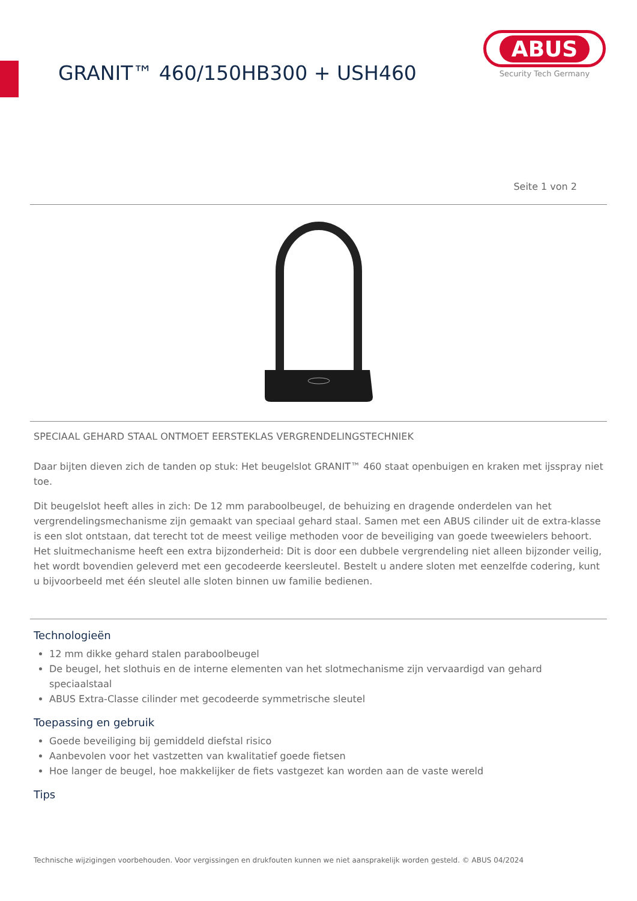GRANIT™ 460/150HB300 + USH460
ABUS
Security Tech Germany
Seite 1 von 2
SPECIAAL GEHARD STAAL ONTMOET EERSTEKLAS VERGRENDELINGSTECHNIEK
Daar bijten dieven zich de tanden op stuk: Het beugelslot GRANIT™ 460 staat openbuigen en kraken met ijsspray niet toe.
Dit beugelslot heeft alles in zich: De 12 mm paraboolbeugel, de behuizing en dragende onderdelen van het vergrendelingsmechanisme zijn gemaakt van speciaal gehard staal. Samen met een ABUS cilinder uit de extra-klasse is een slot ontstaan, dat terecht tot de meest veilige methoden voor de beveiliging van goede tweewielers behoort. Het sluitmechanisme heeft een extra bijzonderheid: Dit is door een dubbele vergrendeling niet alleen bijzonder veilig, het wordt bovendien geleverd met een gecodeerde keersleutel. Bestelt u andere sloten met eenzelfde codering, kunt u bijvoorbeeld met één sleutel alle sloten binnen uw familie bedienen.
Technologieën
12 mm dikke gehard stalen paraboolbeugel
De beugel, het slothuis en de interne elementen van het slotmechanisme zijn vervaardigd van gehard speciaalstaal
ABUS Extra-Classe cilinder met gecodeerde symmetrische sleutel
Toepassing en gebruik
Goede beveiliging bij gemiddeld diefstal risico
Aanbevolen voor het vastzetten van kwalitatief goede fietsen
Hoe langer de beugel, hoe makkelijker de fiets vastgezet kan worden aan de vaste wereld
Tips
Technische wijzigingen voorbehouden. Voor vergissingen en drukfouten kunnen we niet aansprakelijk worden gesteld. © ABUS 04/2024